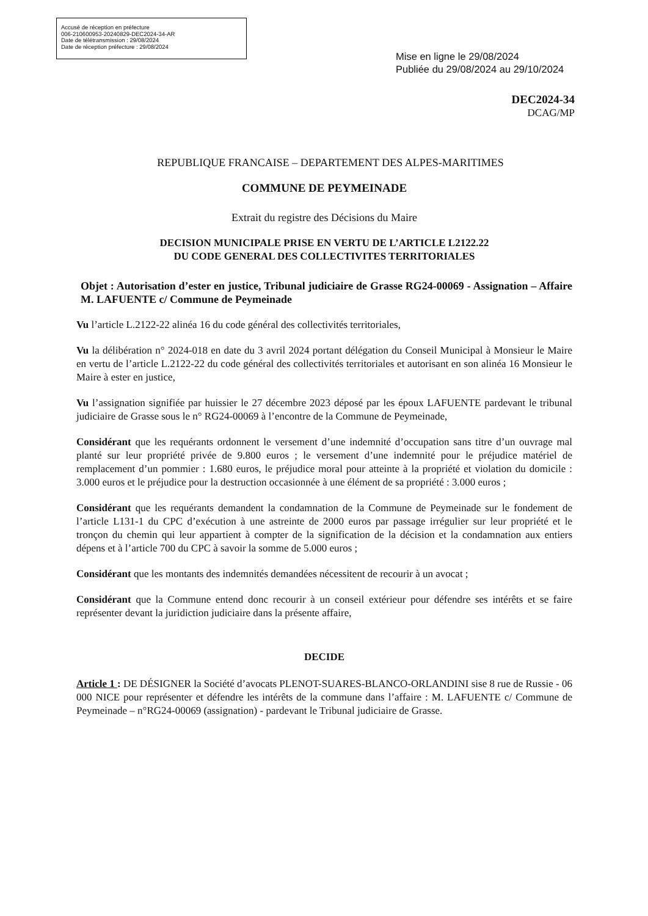Accusé de réception en préfecture
006-210600953-20240829-DEC2024-34-AR
Date de télétransmission : 29/08/2024
Date de réception préfecture : 29/08/2024
Mise en ligne le 29/08/2024
Publiée du 29/08/2024 au 29/10/2024
DEC2024-34
DCAG/MP
REPUBLIQUE FRANCAISE – DEPARTEMENT DES ALPES-MARITIMES
COMMUNE DE PEYMEINADE
Extrait du registre des Décisions du Maire
DECISION MUNICIPALE PRISE EN VERTU DE L’ARTICLE L2122.22
DU CODE GENERAL DES COLLECTIVITES TERRITORIALES
Objet : Autorisation d’ester en justice, Tribunal judiciaire de Grasse RG24-00069 - Assignation – Affaire M. LAFUENTE c/ Commune de Peymeinade
Vu l’article L.2122-22 alinéa 16 du code général des collectivités territoriales,
Vu la délibération n° 2024-018 en date du 3 avril 2024 portant délégation du Conseil Municipal à Monsieur le Maire en vertu de l’article L.2122-22 du code général des collectivités territoriales et autorisant en son alinéa 16 Monsieur le Maire à ester en justice,
Vu l’assignation signifiée par huissier le 27 décembre 2023 déposé par les époux LAFUENTE pardevant le tribunal judiciaire de Grasse sous le n° RG24-00069 à l’encontre de la Commune de Peymeinade,
Considérant que les requérants ordonnent le versement d’une indemnité d’occupation sans titre d’un ouvrage mal planté sur leur propriété privée de 9.800 euros ; le versement d’une indemnité pour le préjudice matériel de remplacement d’un pommier : 1.680 euros, le préjudice moral pour atteinte à la propriété et violation du domicile : 3.000 euros et le préjudice pour la destruction occasionnée à une élément de sa propriété : 3.000 euros ;
Considérant que les requérants demandent la condamnation de la Commune de Peymeinade sur le fondement de l’article L131-1 du CPC d’exécution à une astreinte de 2000 euros par passage irrégulier sur leur propriété et le tronçon du chemin qui leur appartient à compter de la signification de la décision et la condamnation aux entiers dépens et à l’article 700 du CPC à savoir la somme de 5.000 euros ;
Considérant que les montants des indemnités demandées nécessitent de recourir à un avocat ;
Considérant que la Commune entend donc recourir à un conseil extérieur pour défendre ses intérêts et se faire représenter devant la juridiction judiciaire dans la présente affaire,
DECIDE
Article 1 : DE DÉSIGNER la Société d’avocats PLENOT-SUARES-BLANCO-ORLANDINI sise 8 rue de Russie - 06 000 NICE pour représenter et défendre les intérêts de la commune dans l’affaire : M. LAFUENTE c/ Commune de Peymeinade – n°RG24-00069 (assignation) - pardevant le Tribunal judiciaire de Grasse.